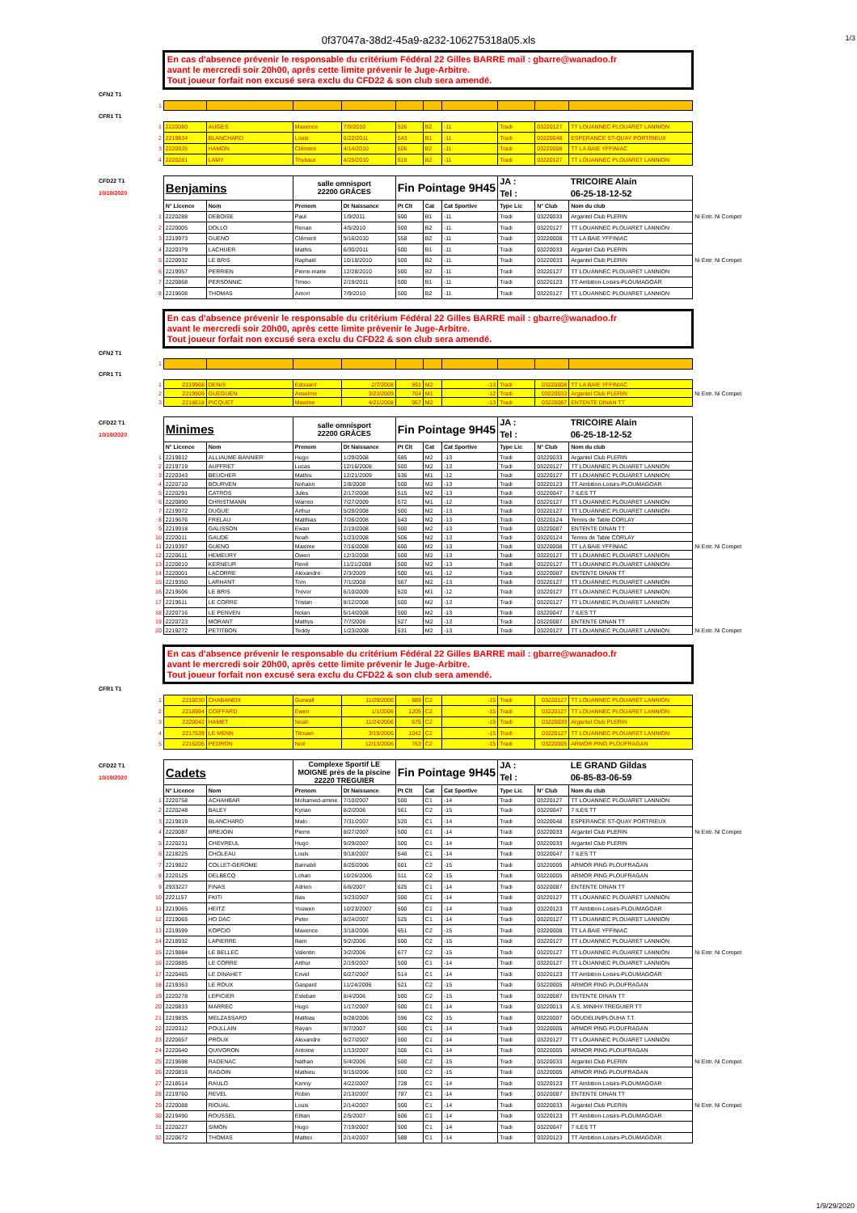0f37047a-38d2-45a9-a232-106275318a05.xls
1/3
| | | En cas d'absence prévenir le responsable du critérium Fédéral 22 Gilles BARRE mail : gbarre@wanadoo.fr avant le mercredi soir 20h00, après cette limite prévenir le Juge-Arbitre. Tout joueur forfait non excusé sera exclu du CFD22 & son club sera amendé. | | | | | | | | | | |
| CFN2 T1 | | | | | | | | | | | | |
| | 1 | | | | | | | | | | | |
| CFR1 T1 | | | | | | | | | | | | |
| | 1 | 2220080 | AUGES | Maxence | 7/9/2010 | 526 | B2 | -11 | Tradi | 03220127 | TT LOUANNEC PLOUARET LANNION | |
| | 2 | 2219834 | BLANCHARD | Louis | 6/22/2011 | 543 | B1 | -11 | Tradi | 03220048 | ESPERANCE ST-QUAY PORTRIEUX | |
| | 3 | 2220935 | HAMON | Clément | 4/14/2010 | 506 | B2 | -11 | Tradi | 03220008 | TT LA BAIE YFFINIAC | |
| | 4 | 2220281 | LAMY | Thybaut | 4/25/2010 | 519 | B2 | -11 | Tradi | 03220127 | TT LOUANNEC PLOUARET LANNION | |
| CFD22 T1 | | Benjamins | | salle omnisport 22200 GRÂCES | | Fin Pointage 9H45 | | | JA : | | TRICOIRE Alain | |
| 10/10/2020 | | | | | | | | | Tel : | | 06-25-18-12-52 | |
| | | N° Licence | Nom | Prenom | Dt Naissance | Pt Clt | Cat | Cat Sportive | Type Lic | N° Club | Nom du club | |
| | 1 | 2220288 | DEBOISE | Paul | 1/9/2011 | 500 | B1 | -11 | Tradi | 03220033 | Argantel Club PLERIN | Ni Entr. Ni Compet |
| | 2 | 2220005 | DOLLO | Renan | 4/5/2010 | 500 | B2 | -11 | Tradi | 03220127 | TT LOUANNEC PLOUARET LANNION | |
| | 3 | 2219973 | GUENO | Clément | 9/16/2010 | 558 | B2 | -11 | Tradi | 03220008 | TT LA BAIE YFFINIAC | |
| | 4 | 2220379 | LACHUER | Mathis | 6/30/2011 | 500 | B1 | -11 | Tradi | 03220033 | Argantel Club PLERIN | |
| | 5 | 2220932 | LE BRIS | Raphaël | 10/18/2010 | 500 | B2 | -11 | Tradi | 03220033 | Argantel Club PLERIN | Ni Entr. Ni Compet |
| | 6 | 2219957 | PERRIEN | Pierre-marie | 12/28/2010 | 500 | B2 | -11 | Tradi | 03220127 | TT LOUANNEC PLOUARET LANNION | |
| | 7 | 2220868 | PERSONNIC | Timeo | 2/19/2011 | 500 | B1 | -11 | Tradi | 03220123 | TT Ambition-Loisirs-PLOUMAGOAR | |
| | 8 | 2219608 | THOMAS | Amori | 7/9/2010 | 500 | B2 | -11 | Tradi | 03220127 | TT LOUANNEC PLOUARET LANNION | |
| | | En cas d'absence prévenir le responsable du critérium Fédéral 22 Gilles BARRE mail : gbarre@wanadoo.fr avant le mercredi soir 20h00, après cette limite prévenir le Juge-Arbitre. Tout joueur forfait non excusé sera exclu du CFD22 & son club sera amendé. | | | | | | | | | | |
| CFN2 T1 | | | | | | | | | | | | |
| | 1 | | | | | | | | | | | |
| CFR1 T1 | | | | | | | | | | | | |
| | 1 | 2219968 | DENIS | Edouard | 2/7/2008 | 591 | M2 | -13 | Tradi | 03220008 | TT LA BAIE YFFINIAC | |
| | 2 | 2219909 | GUEGUEN | Anselme | 3/23/2009 | 764 | M1 | -12 | Tradi | 03220033 | Argantel Club PLERIN | Ni Entr. Ni Compet |
| | 3 | 2218618 | PICQUET | Maxime | 4/21/2008 | 967 | M2 | -13 | Tradi | 03220087 | ENTENTE DINAN TT | |
| CFD22 T1 | | Minimes | | salle omnisport 22200 GRÂCES | | Fin Pointage 9H45 | | | JA : | | TRICOIRE Alain | |
| 10/10/2020 | | | | | | | | | Tel : | | 06-25-18-12-52 | |
| | | N° Licence | Nom | Prenom | Dt Naissance | Pt Clt | Cat | Cat Sportive | Type Lic | N° Club | Nom du club | |
| | 1 | 2219812 | ALLIAUME-BANNIER | Hugo | 1/29/2008 | 685 | M2 | -13 | Tradi | 03220033 | Argantel Club PLERIN | |
| | 2 | 2219719 | AUFFRET | Lucas | 12/16/2008 | 500 | M2 | -13 | Tradi | 03220127 | TT LOUANNEC PLOUARET LANNION | |
| | 3 | 2220343 | BEUCHER | Mathis | 12/21/2009 | 535 | M1 | -12 | Tradi | 03220127 | TT LOUANNEC PLOUARET LANNION | |
| | 4 | 2220710 | BOURVEN | Nohann | 2/8/2008 | 500 | M2 | -13 | Tradi | 03220123 | TT Ambition-Loisirs-PLOUMAGOAR | |
| | 5 | 2220291 | CATROS | Jules | 2/17/2008 | 515 | M2 | -13 | Tradi | 03220047 | 7 ILES TT | |
| | 6 | 2220890 | CHRISTMANN | Warren | 7/27/2009 | 572 | M1 | -12 | Tradi | 03220127 | TT LOUANNEC PLOUARET LANNION | |
| | 7 | 2219972 | DUGUE | Arthur | 5/29/2008 | 500 | M2 | -13 | Tradi | 03220127 | TT LOUANNEC PLOUARET LANNION | |
| | 8 | 2219676 | FRELAU | Matthias | 7/26/2008 | 543 | M2 | -13 | Tradi | 03220124 | Tennis de Table CORLAY | |
| | 9 | 2219918 | GALISSON | Ewan | 2/19/2008 | 500 | M2 | -13 | Tradi | 03220087 | ENTENTE DINAN TT | |
| | 10 | 2220011 | GAUDE | Noah | 1/23/2008 | 506 | M2 | -13 | Tradi | 03220124 | Tennis de Table CORLAY | |
| | 11 | 2219397 | GUENO | Maxime | 7/16/2008 | 600 | M2 | -13 | Tradi | 03220008 | TT LA BAIE YFFINIAC | Ni Entr. Ni Compet |
| | 12 | 2220611 | HEMEURY | Owen | 12/3/2008 | 500 | M2 | -13 | Tradi | 03220127 | TT LOUANNEC PLOUARET LANNION | |
| | 13 | 2220810 | KERNEUR | René | 11/21/2008 | 500 | M2 | -13 | Tradi | 03220127 | TT LOUANNEC PLOUARET LANNION | |
| | 14 | 2220001 | LACORRE | Alexandre | 2/3/2009 | 500 | M1 | -12 | Tradi | 03220087 | ENTENTE DINAN TT | |
| | 15 | 2219350 | LARHANT | Tom | 7/1/2008 | 567 | M2 | -13 | Tradi | 03220127 | TT LOUANNEC PLOUARET LANNION | |
| | 16 | 2219606 | LE BRIS | Trevor | 6/10/2009 | 520 | M1 | -12 | Tradi | 03220127 | TT LOUANNEC PLOUARET LANNION | |
| | 17 | 2219611 | LE CORRE | Tristan | 8/12/2008 | 500 | M2 | -13 | Tradi | 03220127 | TT LOUANNEC PLOUARET LANNION | |
| | 18 | 2220716 | LE PENVEN | Nolan | 5/14/2008 | 500 | M2 | -13 | Tradi | 03220047 | 7 ILES TT | |
| | 19 | 2220723 | MORANT | Mathys | 7/7/2008 | 527 | M2 | -13 | Tradi | 03220087 | ENTENTE DINAN TT | |
| | 20 | 2219272 | PETITBON | Teddy | 1/23/2008 | 531 | M2 | -13 | Tradi | 03220127 | TT LOUANNEC PLOUARET LANNION | Ni Entr. Ni Compet |
| | | En cas d'absence prévenir le responsable du critérium Fédéral 22 Gilles BARRE mail : gbarre@wanadoo.fr avant le mercredi soir 20h00, après cette limite prévenir le Juge-Arbitre. Tout joueur forfait non excusé sera exclu du CFD22 & son club sera amendé. | | | | | | | | | | |
| CFR1 T1 | | | | | | | | | | | | |
| | 1 | 2219230 | CHABANEIX | Gurwall | 11/29/2006 | 889 | C2 | -15 | Tradi | 03220127 | TT LOUANNEC PLOUARET LANNION | |
| | 2 | 2218994 | COIFFARD | Ewen | 1/1/2006 | 1205 | C2 | -15 | Tradi | 03220127 | TT LOUANNEC PLOUARET LANNION | |
| | 3 | 2220042 | HAMET | Noah | 11/24/2006 | 675 | C2 | -15 | Tradi | 03220033 | Argantel Club PLERIN | |
| | 4 | 2217539 | LE MENN | Titouan | 3/19/2006 | 1042 | C2 | -15 | Tradi | 03220127 | TT LOUANNEC PLOUARET LANNION | |
| | 5 | 2216205 | PEDRON | Noé | 12/13/2006 | 763 | C2 | -15 | Tradi | 03220005 | ARMOR PING PLOUFRAGAN | |
| CFD22 T1 | | Cadets | | Complexe Sportif LE MOIGNE près de la piscine 22220 TREGUIER | | Fin Pointage 9H45 | | | JA : | | LE GRAND Gildas | |
| 10/10/2020 | | | | | | | | | Tel : | | 06-85-83-06-59 | |
| | | N° Licence | Nom | Prenom | Dt Naissance | Pt Clt | Cat | Cat Sportive | Type Lic | N° Club | Nom du club | |
| | 1 | 2220758 | ACHAHBAR | Mohamed-amine | 7/10/2007 | 500 | C1 | -14 | Tradi | 03220127 | TT LOUANNEC PLOUARET LANNION | |
| | 2 | 2220248 | BALEY | Kyrian | 8/2/2006 | 561 | C2 | -15 | Tradi | 03220047 | 7 ILES TT | |
| | 3 | 2219819 | BLANCHARD | Malo | 7/31/2007 | 520 | C1 | -14 | Tradi | 03220048 | ESPERANCE ST-QUAY PORTRIEUX | |
| | 4 | 2220087 | BREJOIN | Pierre | 8/27/2007 | 500 | C1 | -14 | Tradi | 03220033 | Argantel Club PLERIN | Ni Entr. Ni Compet |
| | 5 | 2220231 | CHEVREUL | Hugo | 9/29/2007 | 500 | C1 | -14 | Tradi | 03220033 | Argantel Club PLERIN | |
| | 6 | 2218225 | CHOLEAU | Louis | 9/18/2007 | 546 | C1 | -14 | Tradi | 03220047 | 7 ILES TT | |
| | 7 | 2219822 | COLLET-GEROME | Barnabé | 8/25/2006 | 601 | C2 | -15 | Tradi | 03220005 | ARMOR PING PLOUFRAGAN | |
| | 8 | 2220125 | DELBECQ | Lohan | 10/26/2006 | 511 | C2 | -15 | Tradi | 03220005 | ARMOR PING PLOUFRAGAN | |
| | 9 | 2933227 | FINAS | Adrien | 6/6/2007 | 625 | C1 | -14 | Tradi | 03220087 | ENTENTE DINAN TT | |
| | 10 | 2221157 | FKITI | Ilias | 3/23/2007 | 500 | C1 | -14 | Tradi | 03220127 | TT LOUANNEC PLOUARET LANNION | |
| | 11 | 2219065 | HEITZ | Youwen | 10/23/2007 | 500 | C1 | -14 | Tradi | 03220123 | TT Ambition-Loisirs-PLOUMAGOAR | |
| | 12 | 2219065 | HO DAC | Peter | 8/24/2007 | 525 | C1 | -14 | Tradi | 03220127 | TT LOUANNEC PLOUARET LANNION | |
| | 13 | 2219599 | KOPCIO | Maxence | 3/18/2006 | 651 | C2 | -15 | Tradi | 03220008 | TT LA BAIE YFFINIAC | |
| | 14 | 2218932 | LAPIERRE | Iliam | 9/2/2006 | 500 | C2 | -15 | Tradi | 03220127 | TT LOUANNEC PLOUARET LANNION | |
| | 15 | 2219884 | LE BELLEC | Valentin | 3/2/2006 | 677 | C2 | -15 | Tradi | 03220127 | TT LOUANNEC PLOUARET LANNION | Ni Entr. Ni Compet |
| | 16 | 2220885 | LE CORRE | Arthur | 2/19/2007 | 500 | C1 | -14 | Tradi | 03220127 | TT LOUANNEC PLOUARET LANNION | |
| | 17 | 2220465 | LE DINAHET | Envel | 6/27/2007 | 514 | C1 | -14 | Tradi | 03220123 | TT Ambition-Loisirs-PLOUMAGOAR | |
| | 18 | 2219363 | LE ROUX | Gaspard | 11/24/2006 | 521 | C2 | -15 | Tradi | 03220005 | ARMOR PING PLOUFRAGAN | |
| | 19 | 2220278 | LEPICIER | Esteban | 8/4/2006 | 500 | C2 | -15 | Tradi | 03220087 | ENTENTE DINAN TT | |
| | 20 | 2220833 | MARREC | Hugo | 1/17/2007 | 500 | C1 | -14 | Tradi | 03220013 | A.S. MINIHY-TREGUIER TT | |
| | 21 | 2219835 | MELZASSARD | Mathias | 8/28/2006 | 596 | C2 | -15 | Tradi | 03220007 | GOUDELIN/PLOUHA T.T. | |
| | 22 | 2220312 | POULLAIN | Rayan | 9/7/2007 | 500 | C1 | -14 | Tradi | 03220005 | ARMOR PING PLOUFRAGAN | |
| | 23 | 2220657 | PROUX | Alexandre | 9/27/2007 | 500 | C1 | -14 | Tradi | 03220127 | TT LOUANNEC PLOUARET LANNION | |
| | 24 | 2220640 | QUIVORON | Antoine | 1/13/2007 | 506 | C1 | -14 | Tradi | 03220005 | ARMOR PING PLOUFRAGAN | |
| | 25 | 2219698 | RADENAC | Nathan | 5/4/2006 | 500 | C2 | -15 | Tradi | 03220033 | Argantel Club PLERIN | Ni Entr. Ni Compet |
| | 26 | 2220816 | RAGOIN | Mathieu | 9/15/2006 | 500 | C2 | -15 | Tradi | 03220005 | ARMOR PING PLOUFRAGAN | |
| | 27 | 2218514 | RAULO | Kenny | 4/22/2007 | 728 | C1 | -14 | Tradi | 03220123 | TT Ambition-Loisirs-PLOUMAGOAR | |
| | 28 | 2219760 | REVEL | Robin | 2/13/2007 | 787 | C1 | -14 | Tradi | 03220087 | ENTENTE DINAN TT | |
| | 29 | 2220088 | RIOUAL | Louis | 2/14/2007 | 500 | C1 | -14 | Tradi | 03220033 | Argantel Club PLERIN | Ni Entr. Ni Compet |
| | 30 | 2219490 | ROUSSEL | Ethan | 2/5/2007 | 506 | C1 | -14 | Tradi | 03220123 | TT Ambition-Loisirs-PLOUMAGOAR | |
| | 31 | 2220227 | SIMON | Hugo | 7/19/2007 | 500 | C1 | -14 | Tradi | 03220047 | 7 ILES TT | |
| | 32 | 2220672 | THOMAS | Matteo | 2/14/2007 | 588 | C1 | -14 | Tradi | 03220123 | TT Ambition-Loisirs-PLOUMAGOAR | |
1/9/29/2020